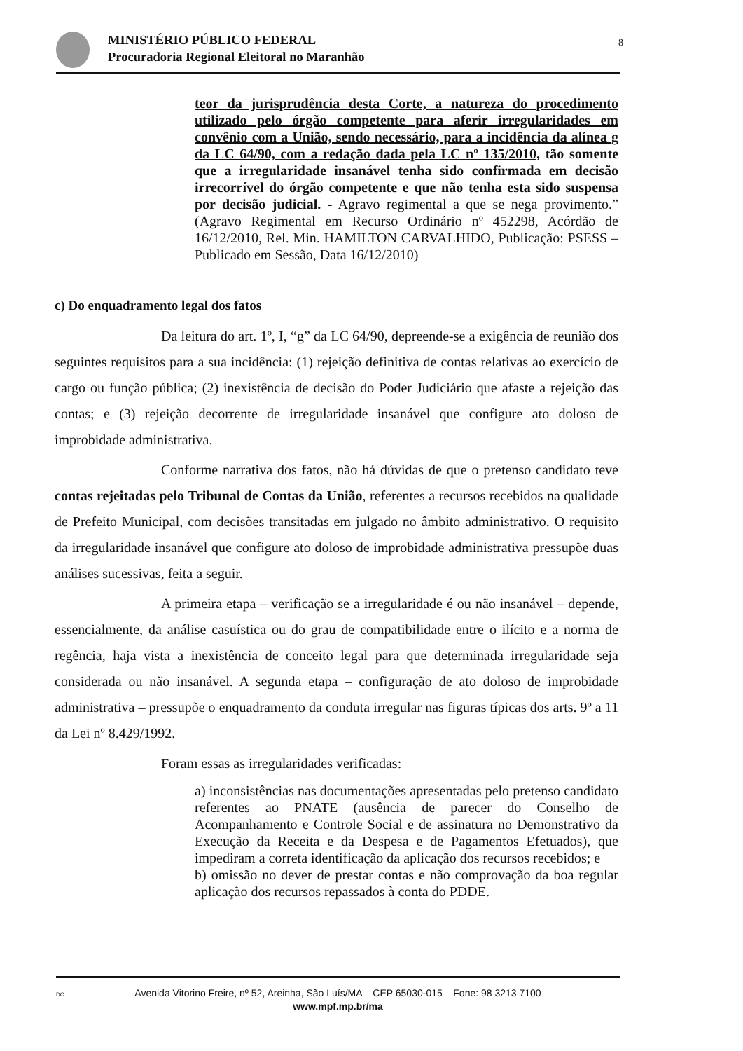MINISTÉRIO PÚBLICO FEDERAL
Procuradoria Regional Eleitoral no Maranhão
8
teor da jurisprudência desta Corte, a natureza do procedimento utilizado pelo órgão competente para aferir irregularidades em convênio com a União, sendo necessário, para a incidência da alínea g da LC 64/90, com a redação dada pela LC nº 135/2010, tão somente que a irregularidade insanável tenha sido confirmada em decisão irrecorrível do órgão competente e que não tenha esta sido suspensa por decisão judicial. - Agravo regimental a que se nega provimento.” (Agravo Regimental em Recurso Ordinário nº 452298, Acórdão de 16/12/2010, Rel. Min. HAMILTON CARVALHIDO, Publicação: PSESS – Publicado em Sessão, Data 16/12/2010)
c) Do enquadramento legal dos fatos
Da leitura do art. 1º, I, “g” da LC 64/90, depreende-se a exigência de reunião dos seguintes requisitos para a sua incidência: (1) rejeição definitiva de contas relativas ao exercício de cargo ou função pública; (2) inexistência de decisão do Poder Judiciário que afaste a rejeição das contas; e (3) rejeição decorrente de irregularidade insanável que configure ato doloso de improbidade administrativa.
Conforme narrativa dos fatos, não há dúvidas de que o pretenso candidato teve contas rejeitadas pelo Tribunal de Contas da União, referentes a recursos recebidos na qualidade de Prefeito Municipal, com decisões transitadas em julgado no âmbito administrativo. O requisito da irregularidade insanável que configure ato doloso de improbidade administrativa pressupõe duas análises sucessivas, feita a seguir.
A primeira etapa – verificação se a irregularidade é ou não insanável – depende, essencialmente, da análise casuística ou do grau de compatibilidade entre o ilícito e a norma de regência, haja vista a inexistência de conceito legal para que determinada irregularidade seja considerada ou não insanável. A segunda etapa – configuração de ato doloso de improbidade administrativa – pressupõe o enquadramento da conduta irregular nas figuras típicas dos arts. 9º a 11 da Lei nº 8.429/1992.
Foram essas as irregularidades verificadas:
a) inconsistências nas documentações apresentadas pelo pretenso candidato referentes ao PNATE (ausência de parecer do Conselho de Acompanhamento e Controle Social e de assinatura no Demonstrativo da Execução da Receita e da Despesa e de Pagamentos Efetuados), que impediram a correta identificação da aplicação dos recursos recebidos; e
b) omissão no dever de prestar contas e não comprovação da boa regular aplicação dos recursos repassados à conta do PDDE.
DC Avenida Vitorino Freire, nº 52, Areinha, São Luís/MA – CEP 65030-015 – Fone: 98 3213 7100
www.mpf.mp.br/ma